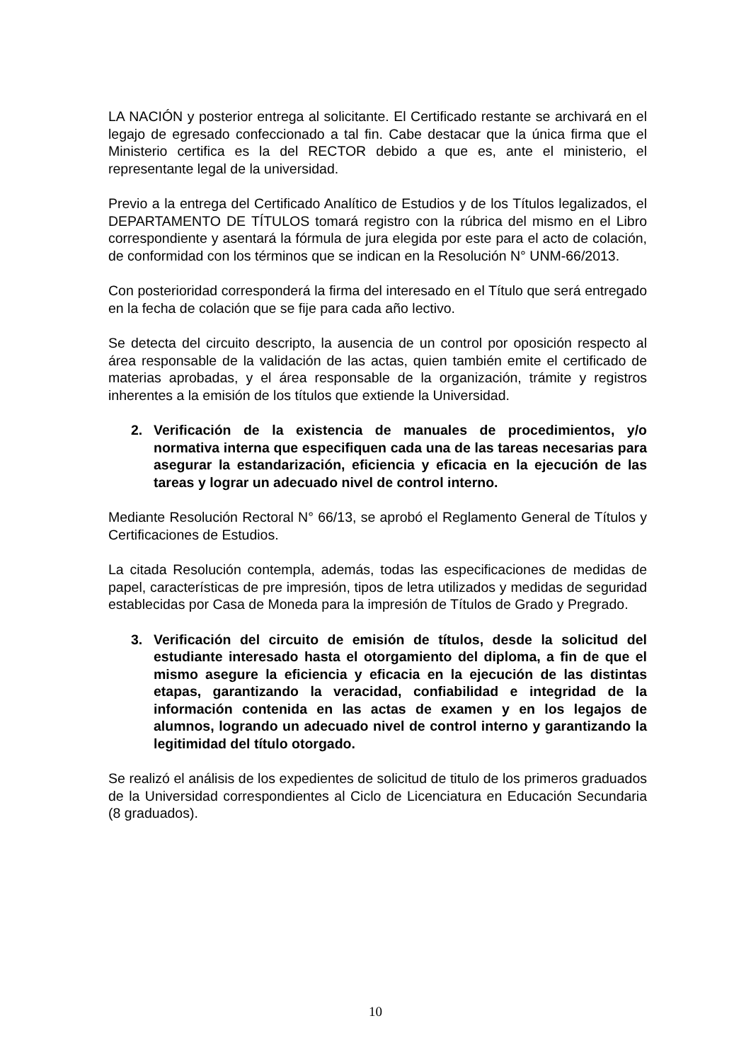LA NACIÓN y posterior entrega al solicitante. El Certificado restante se archivará en el legajo de egresado confeccionado a tal fin. Cabe destacar que la única firma que el Ministerio certifica es la del RECTOR debido a que es, ante el ministerio, el representante legal de la universidad.
Previo a la entrega del Certificado Analítico de Estudios y de los Títulos legalizados, el DEPARTAMENTO DE TÍTULOS tomará registro con la rúbrica del mismo en el Libro correspondiente y asentará la fórmula de jura elegida por este para el acto de colación, de conformidad con los términos que se indican en la Resolución N° UNM-66/2013.
Con posterioridad corresponderá la firma del interesado en el Título que será entregado en la fecha de colación que se fije para cada año lectivo.
Se detecta del circuito descripto, la ausencia de un control por oposición respecto al área responsable de la validación de las actas, quien también emite el certificado de materias aprobadas, y el área responsable de la organización, trámite y registros inherentes a la emisión de los títulos que extiende la Universidad.
2. Verificación de la existencia de manuales de procedimientos, y/o normativa interna que especifiquen cada una de las tareas necesarias para asegurar la estandarización, eficiencia y eficacia en la ejecución de las tareas y lograr un adecuado nivel de control interno.
Mediante Resolución Rectoral N° 66/13, se aprobó el Reglamento General de Títulos y Certificaciones de Estudios.
La citada Resolución contempla, además, todas las especificaciones de medidas de papel, características de pre impresión, tipos de letra utilizados y medidas de seguridad establecidas por Casa de Moneda para la impresión de Títulos de Grado y Pregrado.
3. Verificación del circuito de emisión de títulos, desde la solicitud del estudiante interesado hasta el otorgamiento del diploma, a fin de que el mismo asegure la eficiencia y eficacia en la ejecución de las distintas etapas, garantizando la veracidad, confiabilidad e integridad de la información contenida en las actas de examen y en los legajos de alumnos, logrando un adecuado nivel de control interno y garantizando la legitimidad del título otorgado.
Se realizó el análisis de los expedientes de solicitud de titulo de los primeros graduados de la Universidad correspondientes al Ciclo de Licenciatura en Educación Secundaria (8 graduados).
10